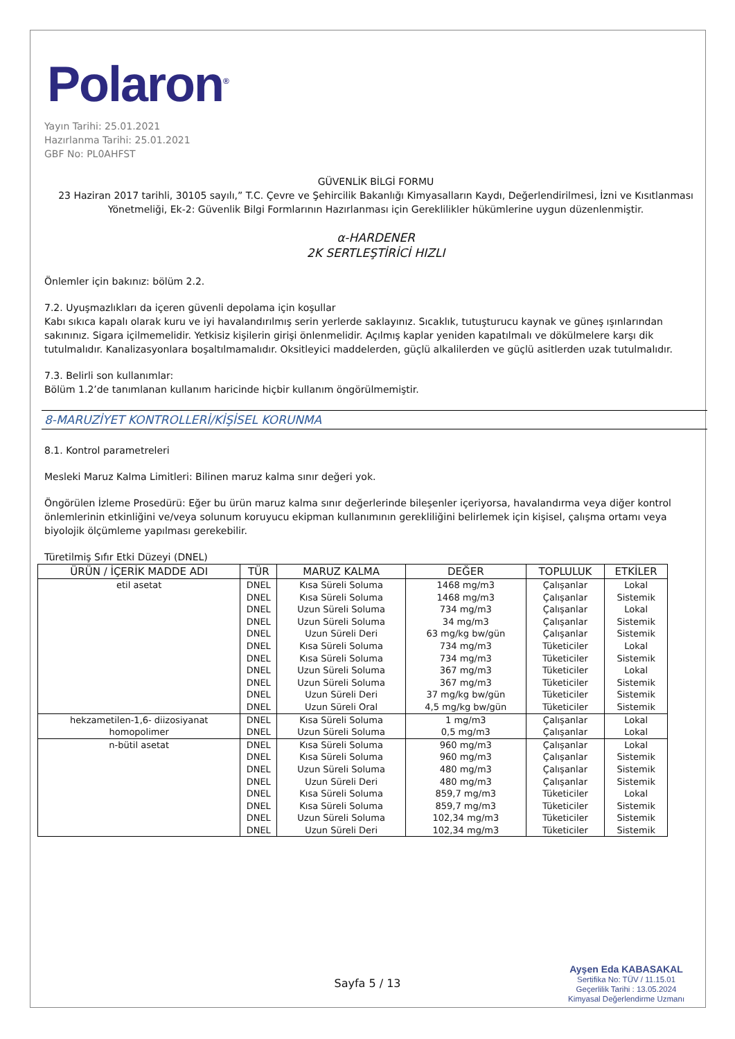Polaron<sup>®</sup>
Yayın Tarihi: 25.01.2021
Hazırlanma Tarihi: 25.01.2021
GBF No: PL0AHFST
GÜVENLİK BİLGİ FORMU
23 Haziran 2017 tarihli, 30105 sayılı,” T.C. Çevre ve Şehircilik Bakanlığı Kimyasalların Kaydı, Değerlendirilmesi, İzni ve Kısıtlanması Yönetmeliği, Ek-2: Güvenlik Bilgi Formlarının Hazırlanması için Gereklilikler hükümlerine uygun düzenlenmiştir.
α-HARDENER
2K SERTLEŞTİRİCİ HIZLI
Önlemler için bakınız: bölüm 2.2.
7.2. Uyuşmazlıkları da içeren güvenli depolama için koşullar
Kabı sıkıca kapalı olarak kuru ve iyi havalandırılmış serin yerlerde saklayınız. Sıcaklık, tutuşturucu kaynak ve güneş ışınlarından sakınınız. Sigara içilmemelidir. Yetkisiz kişilerin girişi önlenmelidir. Açılmış kaplar yeniden kapatılmalı ve dökülmelere karşı dik tutulmalıdır. Kanalizasyonlara boşaltılmamalıdır. Oksitleyici maddelerden, güçlü alkalilerden ve güçlü asitlerden uzak tutulmalıdır.
7.3. Belirli son kullanımlar:
Bölüm 1.2’de tanımlanan kullanım haricinde hiçbir kullanım öngörülmemiştir.
8-MARUZİYET KONTROLLERİ/KİŞİSEL KORUNMA
8.1. Kontrol parametreleri
Mesleki Maruz Kalma Limitleri: Bilinen maruz kalma sınır değeri yok.
Öngörülen İzleme Prosedürü: Eğer bu ürün maruz kalma sınır değerlerinde bileşenler içeriyorsa, havalandırma veya diğer kontrol önlemlerinin etkinliğini ve/veya solunum koruyucu ekipman kullanımının gerekliliğini belirlemek için kişisel, çalışma ortamı veya biyolojik ölçümleme yapılması gerekebilir.
Türetilmiş Sıfır Etki Düzeyi (DNEL)
| ÜRÜN / İÇERİK MADDE ADI | TÜR | MARUZ KALMA | DEĞER | TOPLULUK | ETKİLER |
| --- | --- | --- | --- | --- | --- |
| etil asetat | DNEL | Kısa Süreli Soluma | 1468 mg/m3 | Çalışanlar | Lokal |
| | DNEL | Kısa Süreli Soluma | 1468 mg/m3 | Çalışanlar | Sistemik |
| | DNEL | Uzun Süreli Soluma | 734 mg/m3 | Çalışanlar | Lokal |
| | DNEL | Uzun Süreli Soluma | 34 mg/m3 | Çalışanlar | Sistemik |
| | DNEL | Uzun Süreli Deri | 63 mg/kg bw/gün | Çalışanlar | Sistemik |
| | DNEL | Kısa Süreli Soluma | 734 mg/m3 | Tüketiciler | Lokal |
| | DNEL | Kısa Süreli Soluma | 734 mg/m3 | Tüketiciler | Sistemik |
| | DNEL | Uzun Süreli Soluma | 367 mg/m3 | Tüketiciler | Lokal |
| | DNEL | Uzun Süreli Soluma | 367 mg/m3 | Tüketiciler | Sistemik |
| | DNEL | Uzun Süreli Deri | 37 mg/kg bw/gün | Tüketiciler | Sistemik |
| | DNEL | Uzun Süreli Oral | 4,5 mg/kg bw/gün | Tüketiciler | Sistemik |
| hekzametilen-1,6- diizosiyanat | DNEL | Kısa Süreli Soluma | 1 mg/m3 | Çalışanlar | Lokal |
| homopolimer | DNEL | Uzun Süreli Soluma | 0,5 mg/m3 | Çalışanlar | Lokal |
| n-bütil asetat | DNEL | Kısa Süreli Soluma | 960 mg/m3 | Çalışanlar | Lokal |
| | DNEL | Kısa Süreli Soluma | 960 mg/m3 | Çalışanlar | Sistemik |
| | DNEL | Uzun Süreli Soluma | 480 mg/m3 | Çalışanlar | Sistemik |
| | DNEL | Uzun Süreli Deri | 480 mg/m3 | Çalışanlar | Sistemik |
| | DNEL | Kısa Süreli Soluma | 859,7 mg/m3 | Tüketiciler | Lokal |
| | DNEL | Kısa Süreli Soluma | 859,7 mg/m3 | Tüketiciler | Sistemik |
| | DNEL | Uzun Süreli Soluma | 102,34 mg/m3 | Tüketiciler | Sistemik |
| | DNEL | Uzun Süreli Deri | 102,34 mg/m3 | Tüketiciler | Sistemik |
Sayfa 5 / 13
Ayşen Eda KABASAKAL
Sertifika No: TÜV / 11.15.01
Geçerlilik Tarihi : 13.05.2024
Kimyasal Değerlendirme Uzmanı